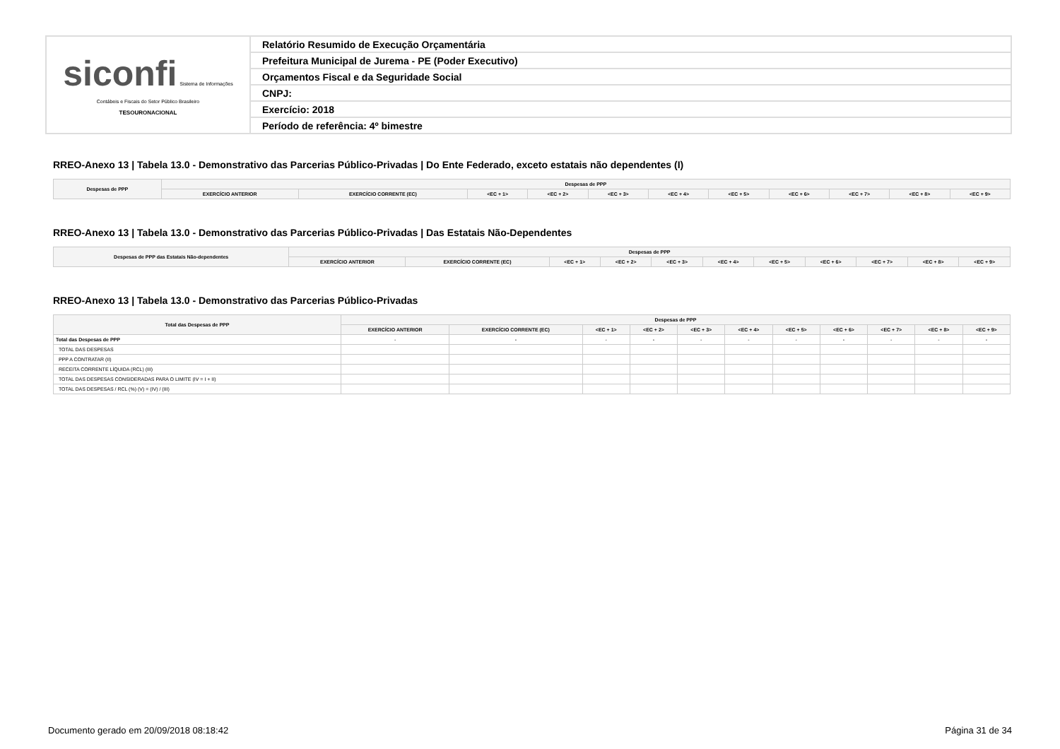| siconfi Sistema de Informações Contábeis e Fiscais do Setor Público Brasileiro TESOURONACIONAL | Relatório Resumido de Execução Orçamentária |
| | Prefeitura Municipal de Jurema - PE (Poder Executivo) |
| | Orçamentos Fiscal e da Seguridade Social |
| | CNPJ: |
| | Exercício: 2018 |
| | Período de referência: 4º bimestre |
RREO-Anexo 13 | Tabela 13.0 - Demonstrativo das Parcerias Público-Privadas | Do Ente Federado, exceto estatais não dependentes (I)
| Despesas de PPP | Despesas de PPP | | | | | | | | | | |
| --- | --- | --- | --- | --- | --- | --- | --- | --- | --- | --- | --- |
| | EXERCÍCIO ANTERIOR | EXERCÍCIO CORRENTE (EC) | <EC + 1> | <EC + 2> | <EC + 3> | <EC + 4> | <EC + 5> | <EC + 6> | <EC + 7> | <EC + 8> | <EC + 9> |
RREO-Anexo 13 | Tabela 13.0 - Demonstrativo das Parcerias Público-Privadas | Das Estatais Não-Dependentes
| Despesas de PPP das Estatais Não-dependentes | Despesas de PPP | | | | | | | | | | |
| --- | --- | --- | --- | --- | --- | --- | --- | --- | --- | --- | --- |
| | EXERCÍCIO ANTERIOR | EXERCÍCIO CORRENTE (EC) | <EC + 1> | <EC + 2> | <EC + 3> | <EC + 4> | <EC + 5> | <EC + 6> | <EC + 7> | <EC + 8> | <EC + 9> |
RREO-Anexo 13 | Tabela 13.0 - Demonstrativo das Parcerias Público-Privadas
| Total das Despesas de PPP | Despesas de PPP | | | | | | | | | | |
| --- | --- | --- | --- | --- | --- | --- | --- | --- | --- | --- | --- |
| | EXERCÍCIO ANTERIOR | EXERCÍCIO CORRENTE (EC) | <EC + 1> | <EC + 2> | <EC + 3> | <EC + 4> | <EC + 5> | <EC + 6> | <EC + 7> | <EC + 8> | <EC + 9> |
| Total das Despesas de PPP | - | - | - | - | - | - | - | - | - | - | - |
| TOTAL DAS DESPESAS | | | | | | | | | | | |
| PPP A CONTRATAR (II) | | | | | | | | | | | |
| RECEITA CORRENTE LÍQUIDA (RCL) (III) | | | | | | | | | | | |
| TOTAL DAS DESPESAS CONSIDERADAS PARA O LIMITE (IV = I + II) | | | | | | | | | | | |
| TOTAL DAS DESPESAS / RCL (%) (V) = (IV) / (III) | | | | | | | | | | | |
Documento gerado em 20/09/2018 08:18:42 Página 31 de 34